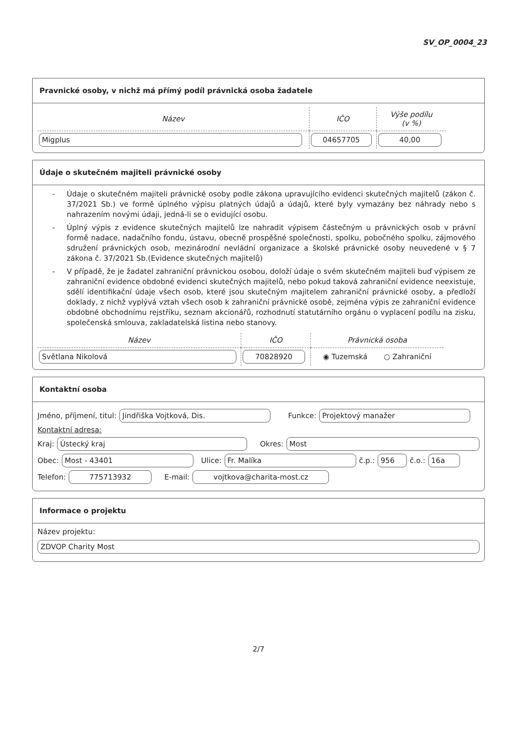SV_OP_0004_23
Pravnické osoby, v nichž má přímý podíl právnická osoba žadatele
| Název | IČO | Výše podílu (v %) |
| --- | --- | --- |
| Migplus | 04657705 | 40,00 |
Údaje o skutečném majiteli právnické osoby
- Údaje o skutečném majiteli právnické osoby podle zákona upravujícího evidenci skutečných majitelů (zákon č. 37/2021 Sb.) ve formě úplného výpisu platných údajů a údajů, které byly vymazány bez náhrady nebo s nahrazením novými údaji, jedná-li se o evidující osobu.
- Úplný výpis z evidence skutečných majitelů lze nahradit výpisem částečným u právnických osob v právní formě nadace, nadačního fondu, ústavu, obecně prospěšné společnosti, spolku, pobočného spolku, zájmového sdružení právnických osob, mezinárodní nevládní organizace a školské právnické osoby neuvedené v § 7 zákona č. 37/2021 Sb.(Evidence skutečných majitelů)
- V případě, že je žadatel zahraniční právnickou osobou, doloží údaje o svém skutečném majiteli buď výpisem ze zahraniční evidence obdobné evidenci skutečných majitelů, nebo pokud taková zahraniční evidence neexistuje, sdělí identifikační údaje všech osob, které jsou skutečným majitelem zahraniční právnické osoby, a předloží doklady, z nichž vyplývá vztah všech osob k zahraniční právnické osobě, zejména výpis ze zahraniční evidence obdobné obchodnímu rejstříku, seznam akcionářů, rozhodnutí statutárního orgánu o vyplacení podílu na zisku, společenská smlouva, zakladatelská listina nebo stanovy.
| Název | IČO | Právnická osoba |
| --- | --- | --- |
| Světlana Nikolová | 70828920 | ◉ Tuzemská ○ Zahraniční |
Kontaktní osoba
Jméno, příjmení, titul: Jindřiška Vojtková, Dis. Funkce: Projektový manažer
Kontaktní adresa:
Kraj: Ústecký kraj Okres: Most
Obec: Most - 43401 Ulice: Fr. Malíka č.p.: 956 č.o.: 16a
Telefon: 775713932 E-mail: vojtkova@charita-most.cz
Informace o projektu
Název projektu:
ZDVOP Charity Most
2/7